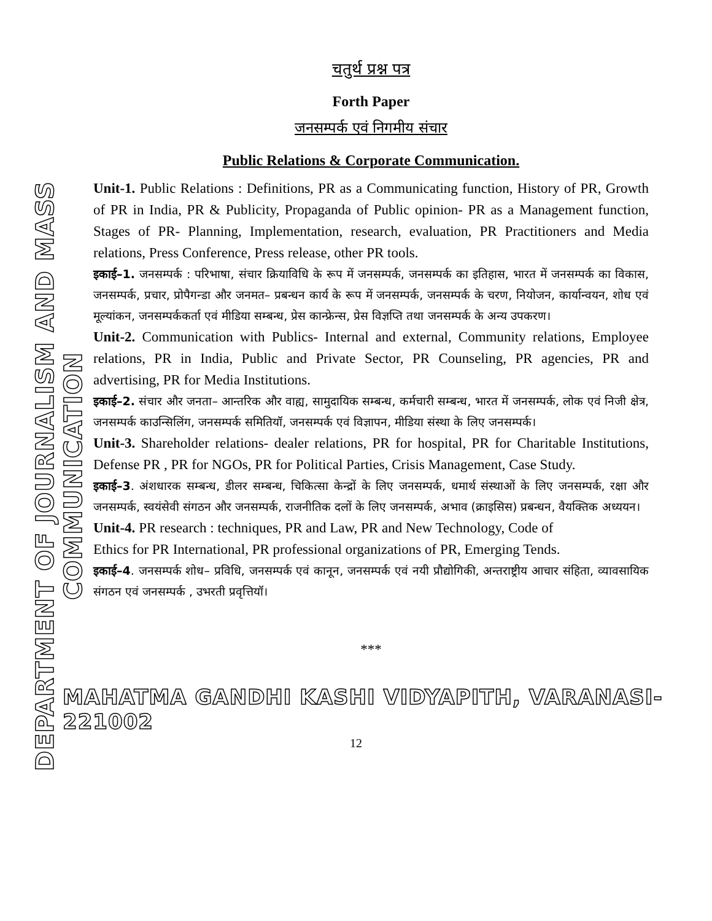DEPARTMENT OF JOURNALISM AND MASS COMMUNICATION
चतुर्थ प्रश्न पत्र
Forth Paper
जनसम्पर्क एवं निगमीय संचार
Public Relations & Corporate Communication.
Unit-1. Public Relations : Definitions, PR as a Communicating function, History of PR, Growth of PR in India, PR & Publicity, Propaganda of Public opinion- PR as a Management function, Stages of PR- Planning, Implementation, research, evaluation, PR Practitioners and Media relations, Press Conference, Press release, other PR tools.
इकाई–1. जनसम्पर्क : परिभाषा, संचार क्रियाविधि के रूप में जनसम्पर्क, जनसम्पर्क का इतिहास, भारत में जनसम्पर्क का विकास, जनसम्पर्क, प्रचार, प्रोपैगन्डा और जनमत– प्रबन्धन कार्य के रूप में जनसम्पर्क, जनसम्पर्क के चरण, नियोजन, कार्यान्वयन, शोध एवं मूल्यांकन, जनसम्पर्ककर्ता एवं मीडिया सम्बन्ध, प्रेस कान्फ्रेन्स, प्रेस विज्ञप्ति तथा जनसम्पर्क के अन्य उपकरण।
Unit-2. Communication with Publics- Internal and external, Community relations, Employee relations, PR in India, Public and Private Sector, PR Counseling, PR agencies, PR and advertising, PR for Media Institutions.
इकाई–2. संचार और जनता– आन्तरिक और वाह्य, सामुदायिक सम्बन्ध, कर्मचारी सम्बन्ध, भारत में जनसम्पर्क, लोक एवं निजी क्षेत्र, जनसम्पर्क काउन्सिलिंग, जनसम्पर्क समितियॉ, जनसम्पर्क एवं विज्ञापन, मीडिया संस्था के लिए जनसम्पर्क।
Unit-3. Shareholder relations- dealer relations, PR for hospital, PR for Charitable Institutions, Defense PR , PR for NGOs, PR for Political Parties, Crisis Management, Case Study.
इकाई–3. अंशधारक सम्बन्ध, डीलर सम्बन्ध, चिकित्सा केन्द्रों के लिए जनसम्पर्क, धमार्थ संस्थाओं के लिए जनसम्पर्क, रक्षा और जनसम्पर्क, स्वयंसेवी संगठन और जनसम्पर्क, राजनीतिक दलों के लिए जनसम्पर्क, अभाव (क्राइसिस) प्रबन्धन, वैयक्तिक अध्ययन।
Unit-4. PR research : techniques, PR and Law, PR and New Technology, Code of
Ethics for PR International, PR professional organizations of PR, Emerging Tends.
इकाई–4. जनसम्पर्क शोध– प्रविधि, जनसम्पर्क एवं कानून, जनसम्पर्क एवं नयी प्रौद्योगिकी, अन्तराष्ट्रीय आचार संहिता, व्यावसायिक संगठन एवं जनसम्पर्क , उभरती प्रवृत्तियॉ।
***
MAHATMA GANDHI KASHI VIDYAPITH, VARANASI-221002
12